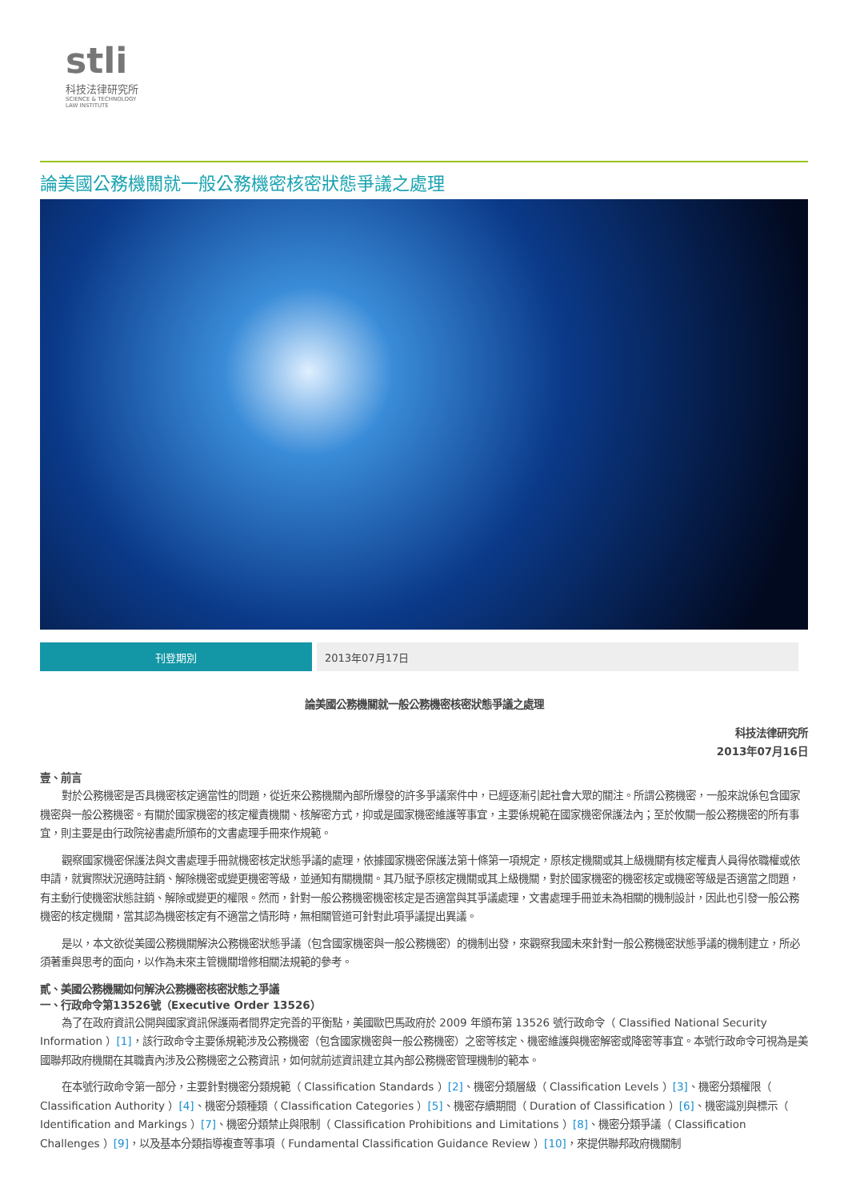stli
科技法律研究所
SCIENCE & TECHNOLOGY
LAW INSTITUTE
論美國公務機關就一般公務機密核密狀態爭議之處理
| 刊登期別 | 2013年07月17日 |
論美國公務機關就一般公務機密核密狀態爭議之處理
科技法律研究所
2013年07月16日
壹、前言
對於公務機密是否具機密核定適當性的問題，從近來公務機關內部所爆發的許多爭議案件中，已經逐漸引起社會大眾的關注。所謂公務機密，一般來說係包含國家機密與一般公務機密。有關於國家機密的核定權責機關、核解密方式，抑或是國家機密維護等事宜，主要係規範在國家機密保護法內；至於攸關一般公務機密的所有事宜，則主要是由行政院祕書處所頒布的文書處理手冊來作規範。
觀察國家機密保護法與文書處理手冊就機密核定狀態爭議的處理，依據國家機密保護法第十條第一項規定，原核定機關或其上級機關有核定權責人員得依職權或依申請，就實際狀況適時註銷、解除機密或變更機密等級，並通知有關機關。其乃賦予原核定機關或其上級機關，對於國家機密的機密核定或機密等級是否適當之問題，有主動行使機密狀態註銷、解除或變更的權限。然而，針對一般公務機密機密核定是否適當與其爭議處理，文書處理手冊並未為相關的機制設計，因此也引發一般公務機密的核定機關，當其認為機密核定有不適當之情形時，無相關管道可針對此項爭議提出異議。
是以，本文欲從美國公務機關解決公務機密狀態爭議（包含國家機密與一般公務機密）的機制出發，來觀察我國未來針對一般公務機密狀態爭議的機制建立，所必須著重與思考的面向，以作為未來主管機關增修相關法規範的參考。
貳、美國公務機關如何解決公務機密核密狀態之爭議
一、行政命令第13526號（Executive Order 13526）
為了在政府資訊公開與國家資訊保護兩者間界定完善的平衡點，美國歐巴馬政府於 2009 年頒布第 13526 號行政命令（ Classified National Security Information ）[1]，該行政命令主要係規範涉及公務機密（包含國家機密與一般公務機密）之密等核定、機密維護與機密解密或降密等事宜。本號行政命令可視為是美國聯邦政府機關在其職責內涉及公務機密之公務資訊，如何就前述資訊建立其內部公務機密管理機制的範本。
在本號行政命令第一部分，主要針對機密分類規範（ Classification Standards ）[2]、機密分類層級（ Classification Levels ）[3]、機密分類權限（ Classification Authority ）[4]、機密分類種類（ Classification Categories ）[5]、機密存續期間（ Duration of Classification ）[6]、機密識別與標示（ Identification and Markings ）[7]、機密分類禁止與限制（ Classification Prohibitions and Limitations ）[8]、機密分類爭議（ Classification Challenges ）[9]，以及基本分類指導複查等事項（ Fundamental Classification Guidance Review ）[10]，來提供聯邦政府機關制